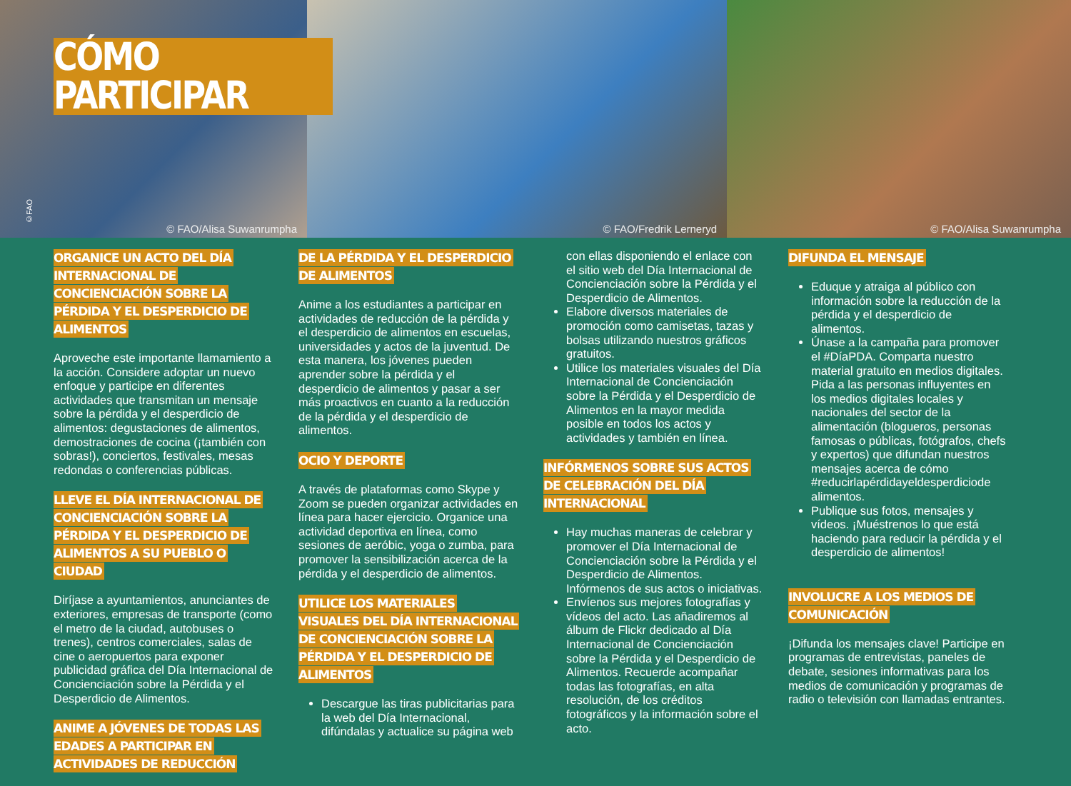©FAO
© FAO/Alisa Suwanrumpha
© FAO/Fredrik Lerneryd
© FAO/Alisa Suwanrumpha
CÓMO PARTICIPAR
ORGANICE UN ACTO DEL DÍA INTERNACIONAL DE CONCIENCIACIÓN SOBRE LA PÉRDIDA Y EL DESPERDICIO DE ALIMENTOS
Aproveche este importante llamamiento a la acción. Considere adoptar un nuevo enfoque y participe en diferentes actividades que transmitan un mensaje sobre la pérdida y el desperdicio de alimentos: degustaciones de alimentos, demostraciones de cocina (¡también con sobras!), conciertos, festivales, mesas redondas o conferencias públicas.
LLEVE EL DÍA INTERNACIONAL DE CONCIENCIACIÓN SOBRE LA PÉRDIDA Y EL DESPERDICIO DE ALIMENTOS A SU PUEBLO O CIUDAD
Diríjase a ayuntamientos, anunciantes de exteriores, empresas de transporte (como el metro de la ciudad, autobuses o trenes), centros comerciales, salas de cine o aeropuertos para exponer publicidad gráfica del Día Internacional de Concienciación sobre la Pérdida y el Desperdicio de Alimentos.
ANIME A JÓVENES DE TODAS LAS EDADES A PARTICIPAR EN ACTIVIDADES DE REDUCCIÓN
DE LA PÉRDIDA Y EL DESPERDICIO DE ALIMENTOS
Anime a los estudiantes a participar en actividades de reducción de la pérdida y el desperdicio de alimentos en escuelas, universidades y actos de la juventud. De esta manera, los jóvenes pueden aprender sobre la pérdida y el desperdicio de alimentos y pasar a ser más proactivos en cuanto a la reducción de la pérdida y el desperdicio de alimentos.
OCIO Y DEPORTE
A través de plataformas como Skype y Zoom se pueden organizar actividades en línea para hacer ejercicio. Organice una actividad deportiva en línea, como sesiones de aeróbic, yoga o zumba, para promover la sensibilización acerca de la pérdida y el desperdicio de alimentos.
UTILICE LOS MATERIALES VISUALES DEL DÍA INTERNACIONAL DE CONCIENCIACIÓN SOBRE LA PÉRDIDA Y EL DESPERDICIO DE ALIMENTOS
Descargue las tiras publicitarias para la web del Día Internacional, difúndalas y actualice su página web
con ellas disponiendo el enlace con el sitio web del Día Internacional de Concienciación sobre la Pérdida y el Desperdicio de Alimentos.
Elabore diversos materiales de promoción como camisetas, tazas y bolsas utilizando nuestros gráficos gratuitos.
Utilice los materiales visuales del Día Internacional de Concienciación sobre la Pérdida y el Desperdicio de Alimentos en la mayor medida posible en todos los actos y actividades y también en línea.
INFÓRMENOS SOBRE SUS ACTOS DE CELEBRACIÓN DEL DÍA INTERNACIONAL
Hay muchas maneras de celebrar y promover el Día Internacional de Concienciación sobre la Pérdida y el Desperdicio de Alimentos. Infórmenos de sus actos o iniciativas.
Envíenos sus mejores fotografías y vídeos del acto. Las añadiremos al álbum de Flickr dedicado al Día Internacional de Concienciación sobre la Pérdida y el Desperdicio de Alimentos. Recuerde acompañar todas las fotografías, en alta resolución, de los créditos fotográficos y la información sobre el acto.
DIFUNDA EL MENSAJE
Eduque y atraiga al público con información sobre la reducción de la pérdida y el desperdicio de alimentos.
Únase a la campaña para promover el #DíaPDA. Comparta nuestro material gratuito en medios digitales. Pida a las personas influyentes en los medios digitales locales y nacionales del sector de la alimentación (blogueros, personas famosas o públicas, fotógrafos, chefs y expertos) que difundan nuestros mensajes acerca de cómo #reducirlapérdidayeldesperdiciode alimentos.
Publique sus fotos, mensajes y vídeos. ¡Muéstrenos lo que está haciendo para reducir la pérdida y el desperdicio de alimentos!
INVOLUCRE A LOS MEDIOS DE COMUNICACIÓN
¡Difunda los mensajes clave! Participe en programas de entrevistas, paneles de debate, sesiones informativas para los medios de comunicación y programas de radio o televisión con llamadas entrantes.